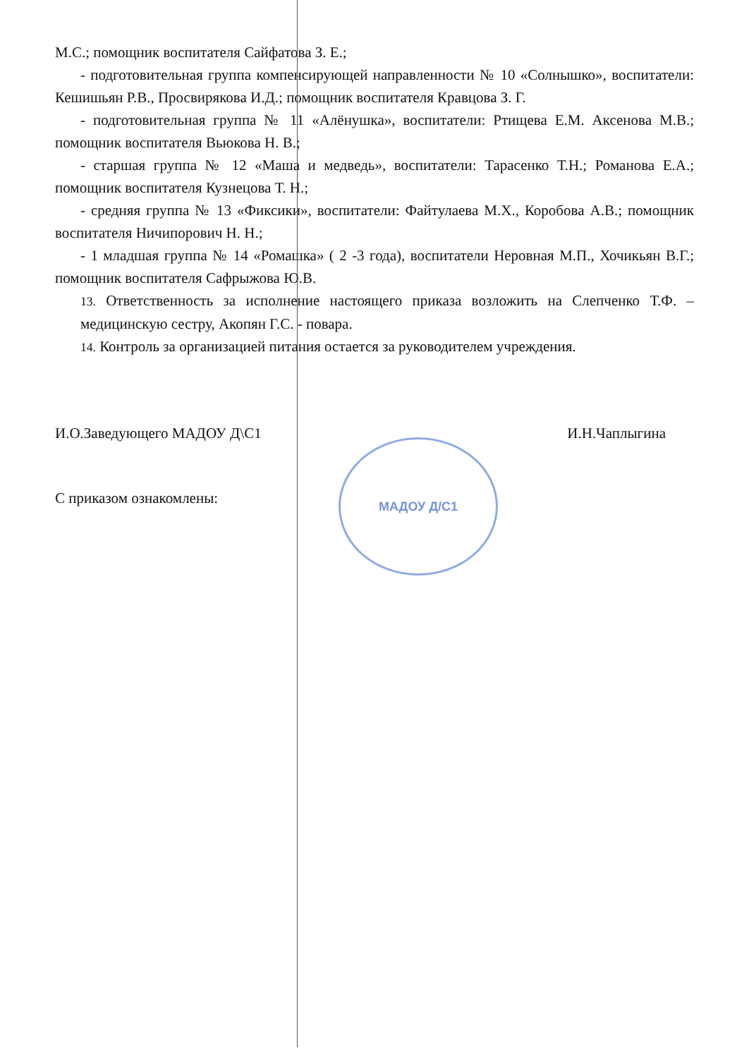МАДОУ Д/С1
М.С.; помощник воспитателя Сайфатова З. Е.;
- подготовительная группа компенсирующей направленности № 10 «Солнышко», воспитатели: Кешишьян Р.В., Просвирякова И.Д.; помощник воспитателя Кравцова З. Г.
- подготовительная группа № 11 «Алёнушка», воспитатели: Ртищева Е.М. Аксенова М.В.; помощник воспитателя Вьюкова Н. В.;
- старшая группа № 12 «Маша и медведь», воспитатели: Тарасенко Т.Н.; Романова Е.А.; помощник воспитателя Кузнецова Т. Н.;
- средняя группа № 13 «Фиксики», воспитатели: Файтулаева М.Х., Коробова А.В.; помощник воспитателя Ничипорович Н. Н.;
- 1 младшая группа № 14 «Ромашка» ( 2 -3 года), воспитатели Неровная М.П., Хочикьян В.Г.; помощник воспитателя Сафрыжова Ю.В.
13. Ответственность за исполнение настоящего приказа возложить на Слепченко Т.Ф. – медицинскую сестру, Акопян Г.С. - повара.
14. Контроль за организацией питания остается за руководителем учреждения.
И.О.Заведующего МАДОУ Д\С1 И.Н.Чаплыгина
С приказом ознакомлены: